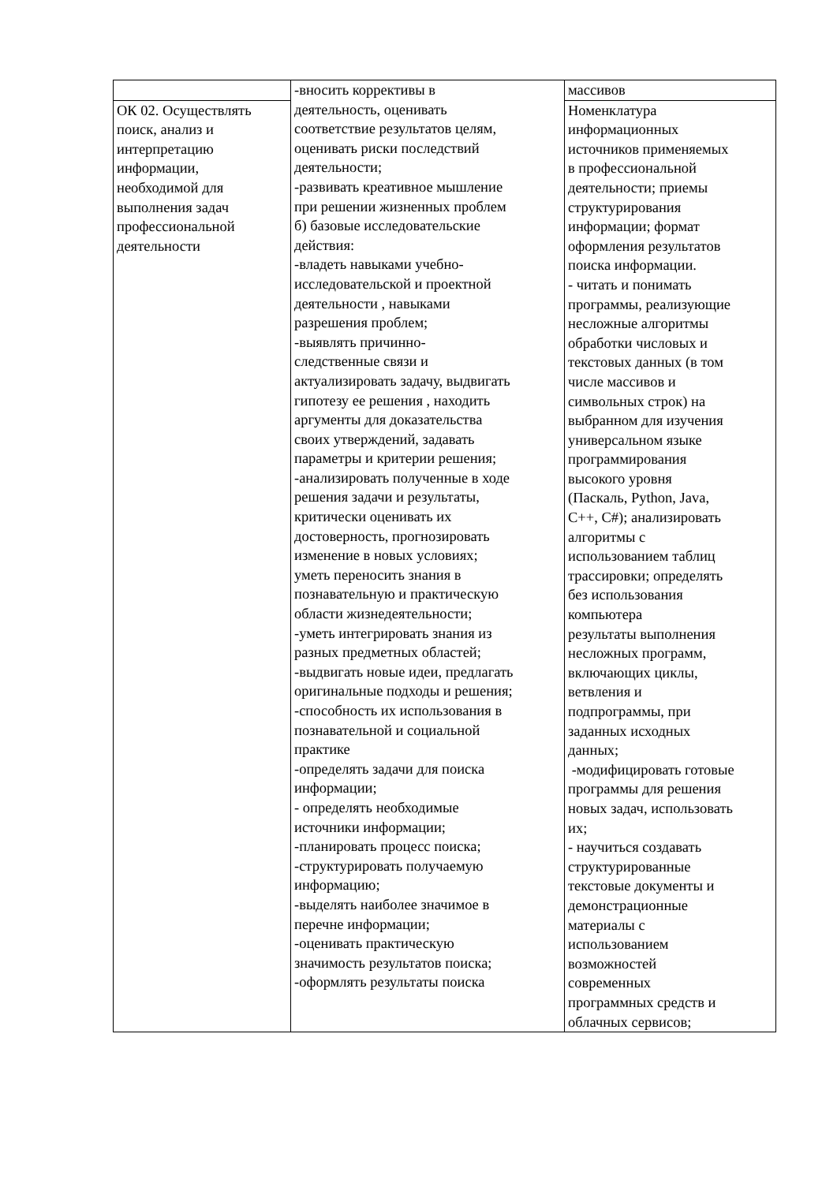| | -вносить коррективы в деятельность, оценивать соответствие результатов целям, оценивать риски последствий деятельности; -развивать креативное мышление при решении жизненных проблем б) базовые исследовательские действия: -владеть навыками учебно- исследовательской и проектной деятельности , навыками разрешения проблем; -выявлять причинно- следственные связи и актуализировать задачу, выдвигать гипотезу ее решения , находить аргументы для доказательства своих утверждений, задавать параметры и критерии решения; -анализировать полученные в ходе решения задачи и результаты, критически оценивать их достоверность, прогнозировать изменение в новых условиях; уметь переносить знания в познавательную и практическую области жизнедеятельности; -уметь интегрировать знания из разных предметных областей; -выдвигать новые идеи, предлагать оригинальные подходы и решения; -способность их использования в познавательной и социальной практике -определять задачи для поиска информации; - определять необходимые источники информации; -планировать процесс поиска; -структурировать получаемую информацию; -выделять наиболее значимое в перечне информации; -оценивать практическую значимость результатов поиска; -оформлять результаты поиска | массивов |
| ОК 02. Осуществлять поиск, анализ и интерпретацию информации, необходимой для выполнения задач профессиональной деятельности | | Номенклатура информационных источников применяемых в профессиональной деятельности; приемы структурирования информации; формат оформления результатов поиска информации. - читать и понимать программы, реализующие несложные алгоритмы обработки числовых и текстовых данных (в том числе массивов и символьных строк) на выбранном для изучения универсальном языке программирования высокого уровня (Паскаль, Python, Java, C++, C#); анализировать алгоритмы с использованием таблиц трассировки; определять без использования компьютера результаты выполнения несложных программ, включающих циклы, ветвления и подпрограммы, при заданных исходных данных; -модифицировать готовые программы для решения новых задач, использовать их; - научиться создавать структурированные текстовые документы и демонстрационные материалы с использованием возможностей современных программных средств и облачных сервисов; |